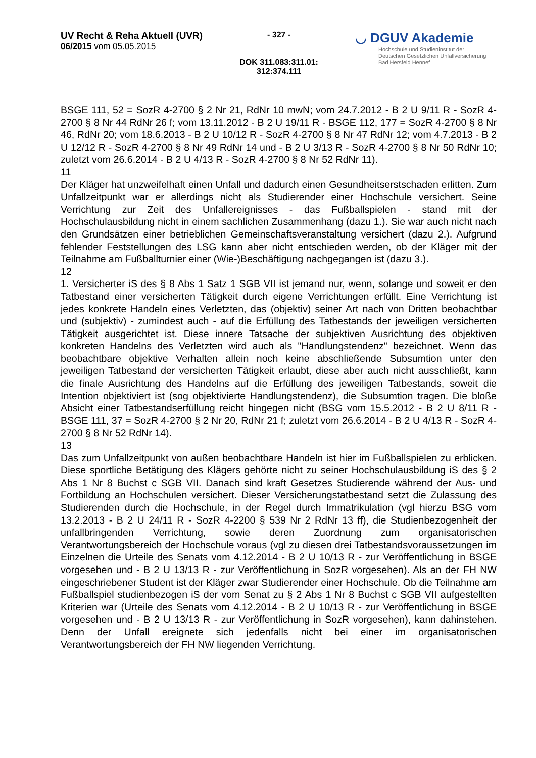UV Recht & Reha Aktuell (UVR)
06/2015 vom 05.05.2015
- 327 -
DOK 311.083:311.01:
312:374.111
◡ DGUV Akademie
Hochschule und Studieninstitut der
Deutschen Gesetzlichen Unfallversicherung
Bad Hersfeld Hennef
BSGE 111, 52 = SozR 4-2700 § 2 Nr 21, RdNr 10 mwN; vom 24.7.2012 - B 2 U 9/11 R - SozR 4-2700 § 8 Nr 44 RdNr 26 f; vom 13.11.2012 - B 2 U 19/11 R - BSGE 112, 177 = SozR 4-2700 § 8 Nr 46, RdNr 20; vom 18.6.2013 - B 2 U 10/12 R - SozR 4-2700 § 8 Nr 47 RdNr 12; vom 4.7.2013 - B 2 U 12/12 R - SozR 4-2700 § 8 Nr 49 RdNr 14 und - B 2 U 3/13 R - SozR 4-2700 § 8 Nr 50 RdNr 10; zuletzt vom 26.6.2014 - B 2 U 4/13 R - SozR 4-2700 § 8 Nr 52 RdNr 11).
11
Der Kläger hat unzweifelhaft einen Unfall und dadurch einen Gesundheitserstschaden erlitten. Zum Unfallzeitpunkt war er allerdings nicht als Studierender einer Hochschule versichert. Seine Verrichtung zur Zeit des Unfallereignisses - das Fußballspielen - stand mit der Hochschulausbildung nicht in einem sachlichen Zusammenhang (dazu 1.). Sie war auch nicht nach den Grundsätzen einer betrieblichen Gemeinschaftsveranstaltung versichert (dazu 2.). Aufgrund fehlender Feststellungen des LSG kann aber nicht entschieden werden, ob der Kläger mit der Teilnahme am Fußballturnier einer (Wie-)Beschäftigung nachgegangen ist (dazu 3.).
12
1. Versicherter iS des § 8 Abs 1 Satz 1 SGB VII ist jemand nur, wenn, solange und soweit er den Tatbestand einer versicherten Tätigkeit durch eigene Verrichtungen erfüllt. Eine Verrichtung ist jedes konkrete Handeln eines Verletzten, das (objektiv) seiner Art nach von Dritten beobachtbar und (subjektiv) - zumindest auch - auf die Erfüllung des Tatbestands der jeweiligen versicherten Tätigkeit ausgerichtet ist. Diese innere Tatsache der subjektiven Ausrichtung des objektiven konkreten Handelns des Verletzten wird auch als "Handlungstendenz" bezeichnet. Wenn das beobachtbare objektive Verhalten allein noch keine abschließende Subsumtion unter den jeweiligen Tatbestand der versicherten Tätigkeit erlaubt, diese aber auch nicht ausschließt, kann die finale Ausrichtung des Handelns auf die Erfüllung des jeweiligen Tatbestands, soweit die Intention objektiviert ist (sog objektivierte Handlungstendenz), die Subsumtion tragen. Die bloße Absicht einer Tatbestandserfüllung reicht hingegen nicht (BSG vom 15.5.2012 - B 2 U 8/11 R - BSGE 111, 37 = SozR 4-2700 § 2 Nr 20, RdNr 21 f; zuletzt vom 26.6.2014 - B 2 U 4/13 R - SozR 4-2700 § 8 Nr 52 RdNr 14).
13
Das zum Unfallzeitpunkt von außen beobachtbare Handeln ist hier im Fußballspielen zu erblicken. Diese sportliche Betätigung des Klägers gehörte nicht zu seiner Hochschulausbildung iS des § 2 Abs 1 Nr 8 Buchst c SGB VII. Danach sind kraft Gesetzes Studierende während der Aus- und Fortbildung an Hochschulen versichert. Dieser Versicherungstatbestand setzt die Zulassung des Studierenden durch die Hochschule, in der Regel durch Immatrikulation (vgl hierzu BSG vom 13.2.2013 - B 2 U 24/11 R - SozR 4-2200 § 539 Nr 2 RdNr 13 ff), die Studienbezogenheit der unfallbringenden Verrichtung, sowie deren Zuordnung zum organisatorischen Verantwortungsbereich der Hochschule voraus (vgl zu diesen drei Tatbestandsvoraussetzungen im Einzelnen die Urteile des Senats vom 4.12.2014 - B 2 U 10/13 R - zur Veröffentlichung in BSGE vorgesehen und - B 2 U 13/13 R - zur Veröffentlichung in SozR vorgesehen). Als an der FH NW eingeschriebener Student ist der Kläger zwar Studierender einer Hochschule. Ob die Teilnahme am Fußballspiel studienbezogen iS der vom Senat zu § 2 Abs 1 Nr 8 Buchst c SGB VII aufgestellten Kriterien war (Urteile des Senats vom 4.12.2014 - B 2 U 10/13 R - zur Veröffentlichung in BSGE vorgesehen und - B 2 U 13/13 R - zur Veröffentlichung in SozR vorgesehen), kann dahinstehen. Denn der Unfall ereignete sich jedenfalls nicht bei einer im organisatorischen Verantwortungsbereich der FH NW liegenden Verrichtung.